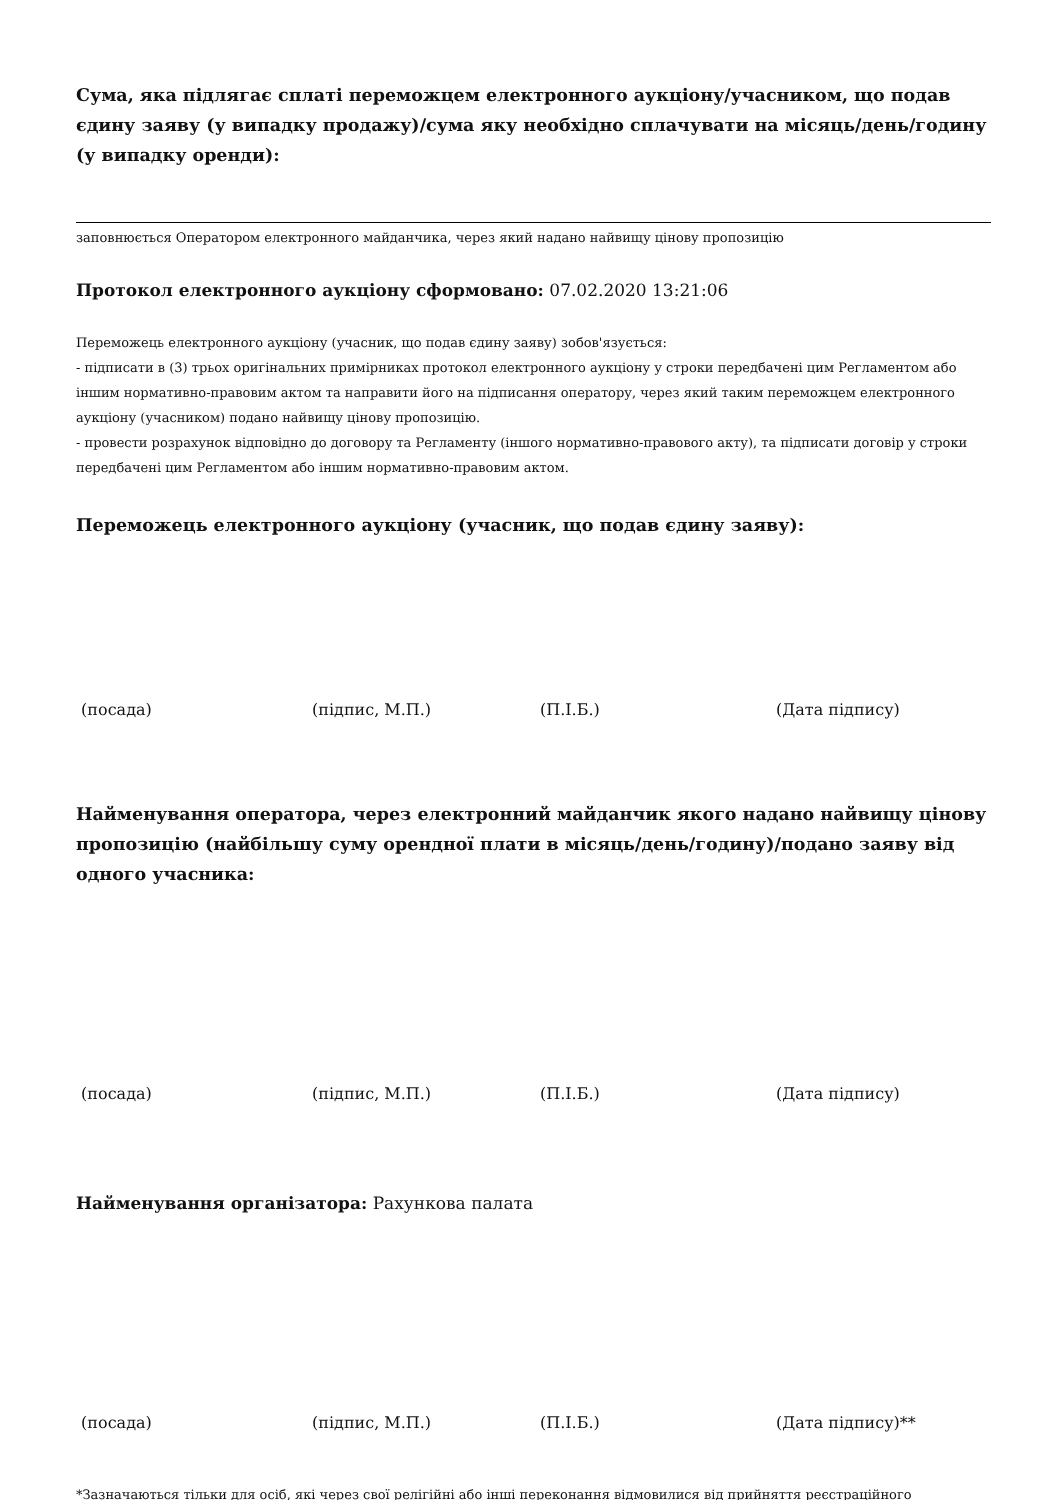Сума, яка підлягає сплаті переможцем електронного аукціону/учасником, що подав єдину заяву (у випадку продажу)/сума яку необхідно сплачувати на місяць/день/годину (у випадку оренди):
заповнюється Оператором електронного майданчика, через який надано найвищу цінову пропозицію
Протокол електронного аукціону сформовано: 07.02.2020 13:21:06
Переможець електронного аукціону (учасник, що подав єдину заяву) зобов'язується:
- підписати в (3) трьох оригінальних примірниках протокол електронного аукціону у строки передбачені цим Регламентом або іншим нормативно-правовим актом та направити його на підписання оператору, через який таким переможцем електронного аукціону (учасником) подано найвищу цінову пропозицію.
- провести розрахунок відповідно до договору та Регламенту (іншого нормативно-правового акту), та підписати договір у строки передбачені цим Регламентом або іншим нормативно-правовим актом.
Переможець електронного аукціону (учасник, що подав єдину заяву):
(посада) (підпис, М.П.) (П.І.Б.) (Дата підпису)
Найменування оператора, через електронний майданчик якого надано найвищу цінову пропозицію (найбільшу суму орендної плати в місяць/день/годину)/подано заяву від одного учасника:
(посада) (підпис, М.П.) (П.І.Б.) (Дата підпису)
Найменування організатора: Рахункова палата
(посада) (підпис, М.П.) (П.І.Б.) (Дата підпису)**
*Зазначаються тільки для осіб, які через свої релігійні або інші переконання відмовилися від прийняття реєстраційного